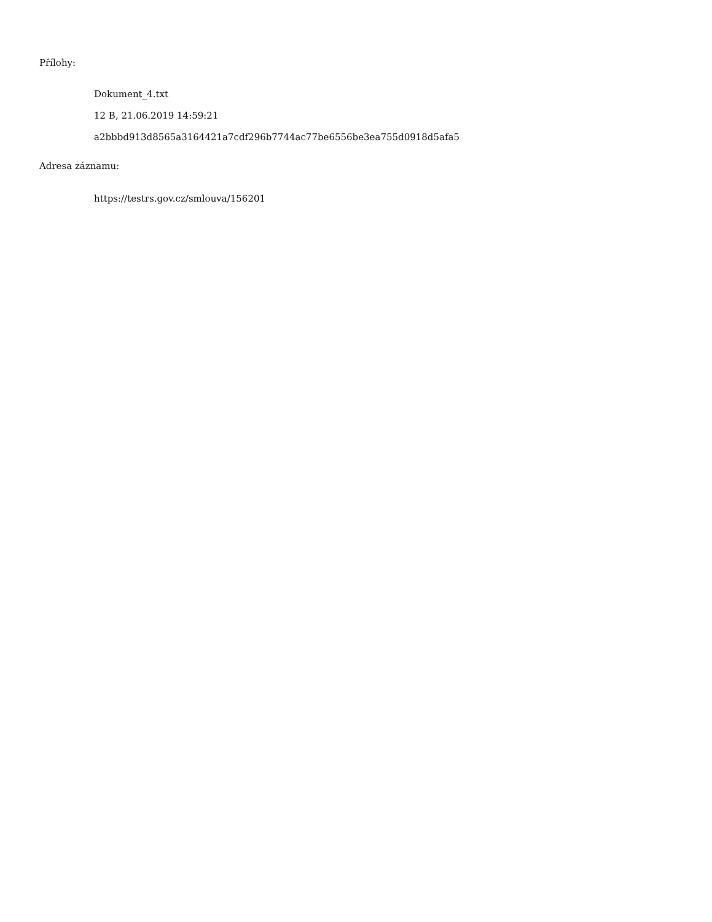Přílohy:
Dokument_4.txt
12 B, 21.06.2019 14:59:21
a2bbbd913d8565a3164421a7cdf296b7744ac77be6556be3ea755d0918d5afa5
Adresa záznamu:
https://testrs.gov.cz/smlouva/156201